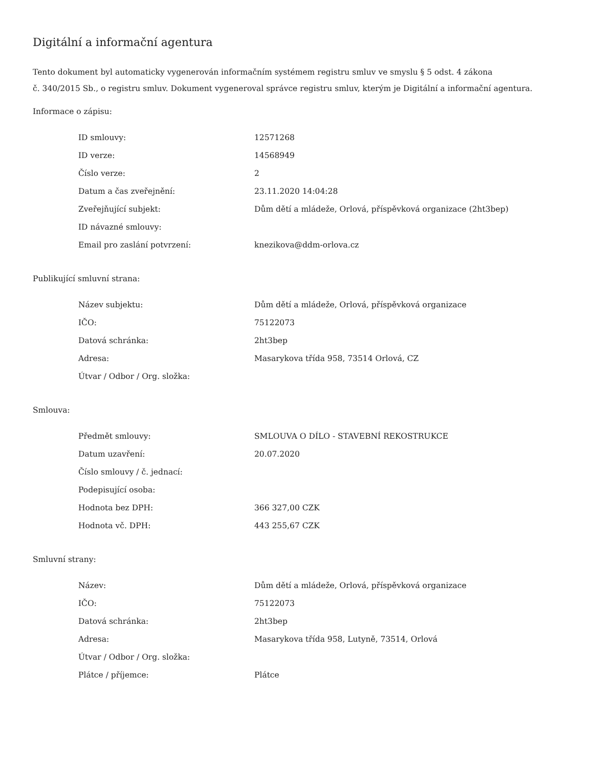Digitální a informační agentura
Tento dokument byl automaticky vygenerován informačním systémem registru smluv ve smyslu § 5 odst. 4 zákona
č. 340/2015 Sb., o registru smluv. Dokument vygeneroval správce registru smluv, kterým je Digitální a informační agentura.
Informace o zápisu:
| ID smlouvy: | 12571268 |
| ID verze: | 14568949 |
| Číslo verze: | 2 |
| Datum a čas zveřejnění: | 23.11.2020 14:04:28 |
| Zveřejňující subjekt: | Dům dětí a mládeže, Orlová, příspěvková organizace (2ht3bep) |
| ID návazné smlouvy: | |
| Email pro zaslání potvrzení: | knezikova@ddm-orlova.cz |
Publikující smluvní strana:
| Název subjektu: | Dům dětí a mládeže, Orlová, příspěvková organizace |
| IČO: | 75122073 |
| Datová schránka: | 2ht3bep |
| Adresa: | Masarykova třída 958, 73514 Orlová, CZ |
| Útvar / Odbor / Org. složka: | |
Smlouva:
| Předmět smlouvy: | SMLOUVA O DÍLO - STAVEBNÍ REKOSTRUKCE |
| Datum uzavření: | 20.07.2020 |
| Číslo smlouvy / č. jednací: | |
| Podepisující osoba: | |
| Hodnota bez DPH: | 366 327,00 CZK |
| Hodnota vč. DPH: | 443 255,67 CZK |
Smluvní strany:
| Název: | Dům dětí a mládeže, Orlová, příspěvková organizace |
| IČO: | 75122073 |
| Datová schránka: | 2ht3bep |
| Adresa: | Masarykova třída 958, Lutyně, 73514, Orlová |
| Útvar / Odbor / Org. složka: | |
| Plátce / příjemce: | Plátce |